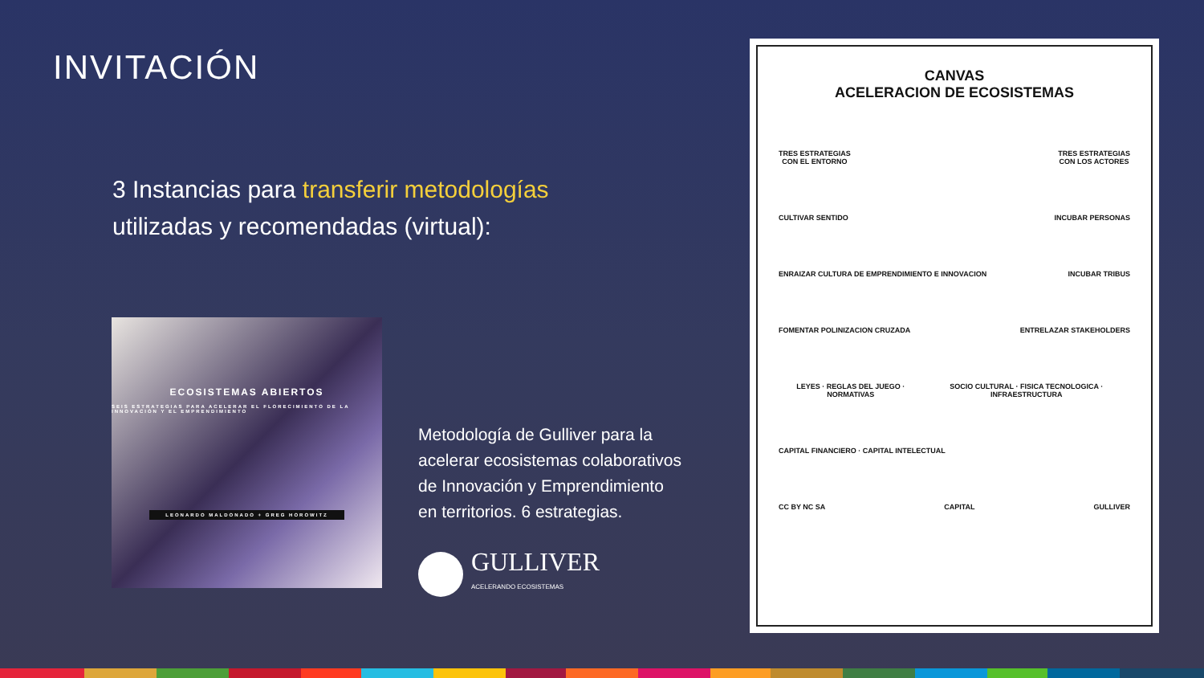INVITACIÓN
3 Instancias para transferir metodologías
utilizadas y recomendadas (virtual):
ECOSISTEMAS ABIERTOS
SEIS ESTRATEGIAS PARA ACELERAR EL FLORECIMIENTO DE LA INNOVACIÓN Y EL EMPRENDIMIENTO
LEONARDO MALDONADO + GREG HOROWITZ
Metodología de Gulliver para la
acelerar ecosistemas colaborativos
de Innovación y Emprendimiento
en territorios. 6 estrategias.
GULLIVER
ACELERANDO ECOSISTEMAS
CANVAS
ACELERACION DE ECOSISTEMAS
TRES ESTRATEGIAS
CON EL ENTORNO TRES ESTRATEGIAS
CON LOS ACTORES
CULTIVAR SENTIDO INCUBAR PERSONAS
ENRAIZAR CULTURA DE EMPRENDIMIENTO E INNOVACION INCUBAR TRIBUS
FOMENTAR POLINIZACION CRUZADA ENTRELAZAR STAKEHOLDERS
LEYES · REGLAS DEL JUEGO · NORMATIVAS SOCIO CULTURAL · FISICA TECNOLOGICA · INFRAESTRUCTURA
CAPITAL FINANCIERO · CAPITAL INTELECTUAL
CC BY NC SA CAPITAL GULLIVER